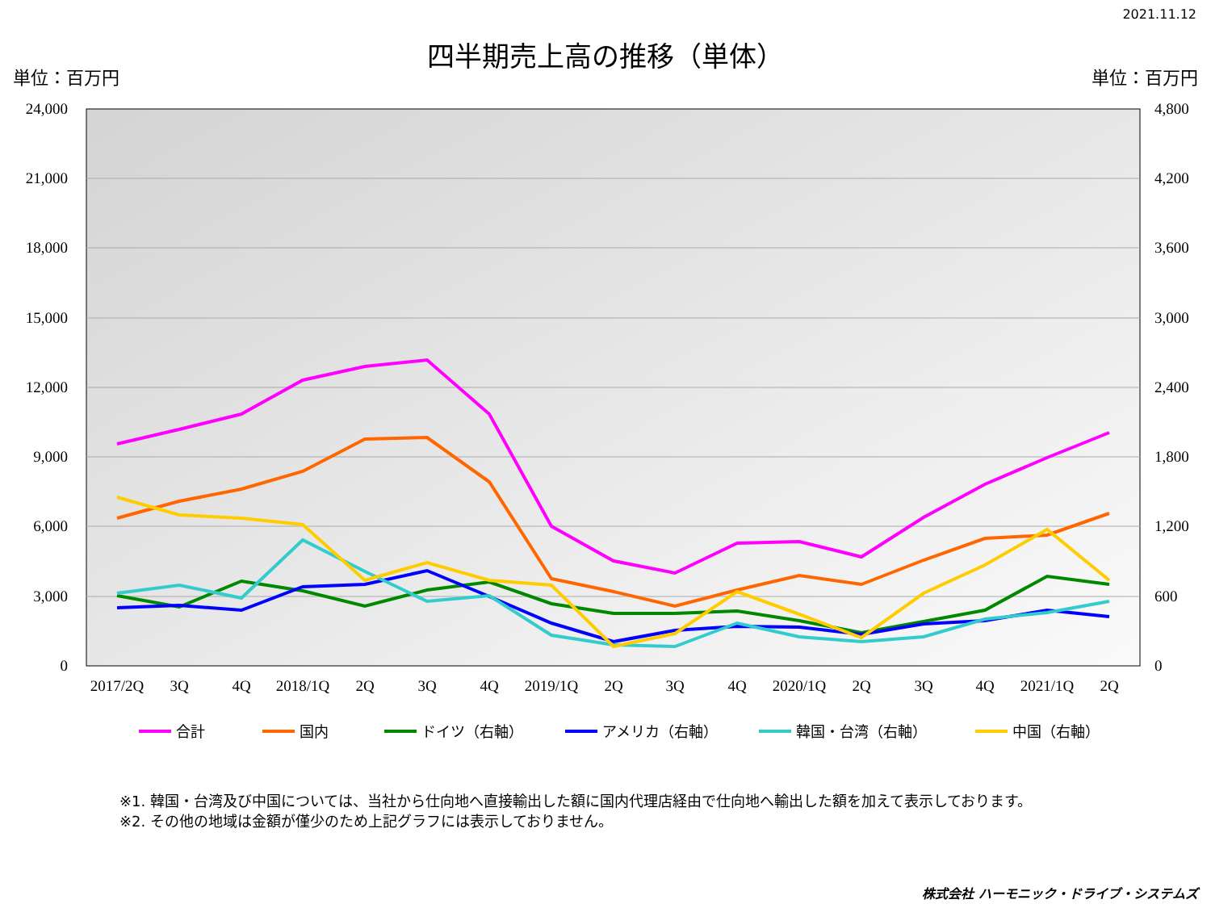2021.11.12
四半期売上高の推移（単体）
単位：百万円 単位：百万円
24,000
21,000
18,000
15,000
12,000
9,000
6,000
3,000
0
4,800
4,200
3,600
3,000
2,400
1,800
1,200
600
0
2017/2Q
3Q
4Q
2018/1Q
2Q
3Q
4Q
2019/1Q
2Q
3Q
4Q
2020/1Q
2Q
3Q
4Q
2021/1Q
2Q
合計
国内
ドイツ（右軸）
アメリカ（右軸）
韓国・台湾（右軸）
中国（右軸）
※1. 韓国・台湾及び中国については、当社から仕向地へ直接輸出した額に国内代理店経由で仕向地へ輸出した額を加えて表示しております。
※2. その他の地域は金額が僅少のため上記グラフには表示しておりません。
株式会社 ハーモニック・ドライブ・システムズ